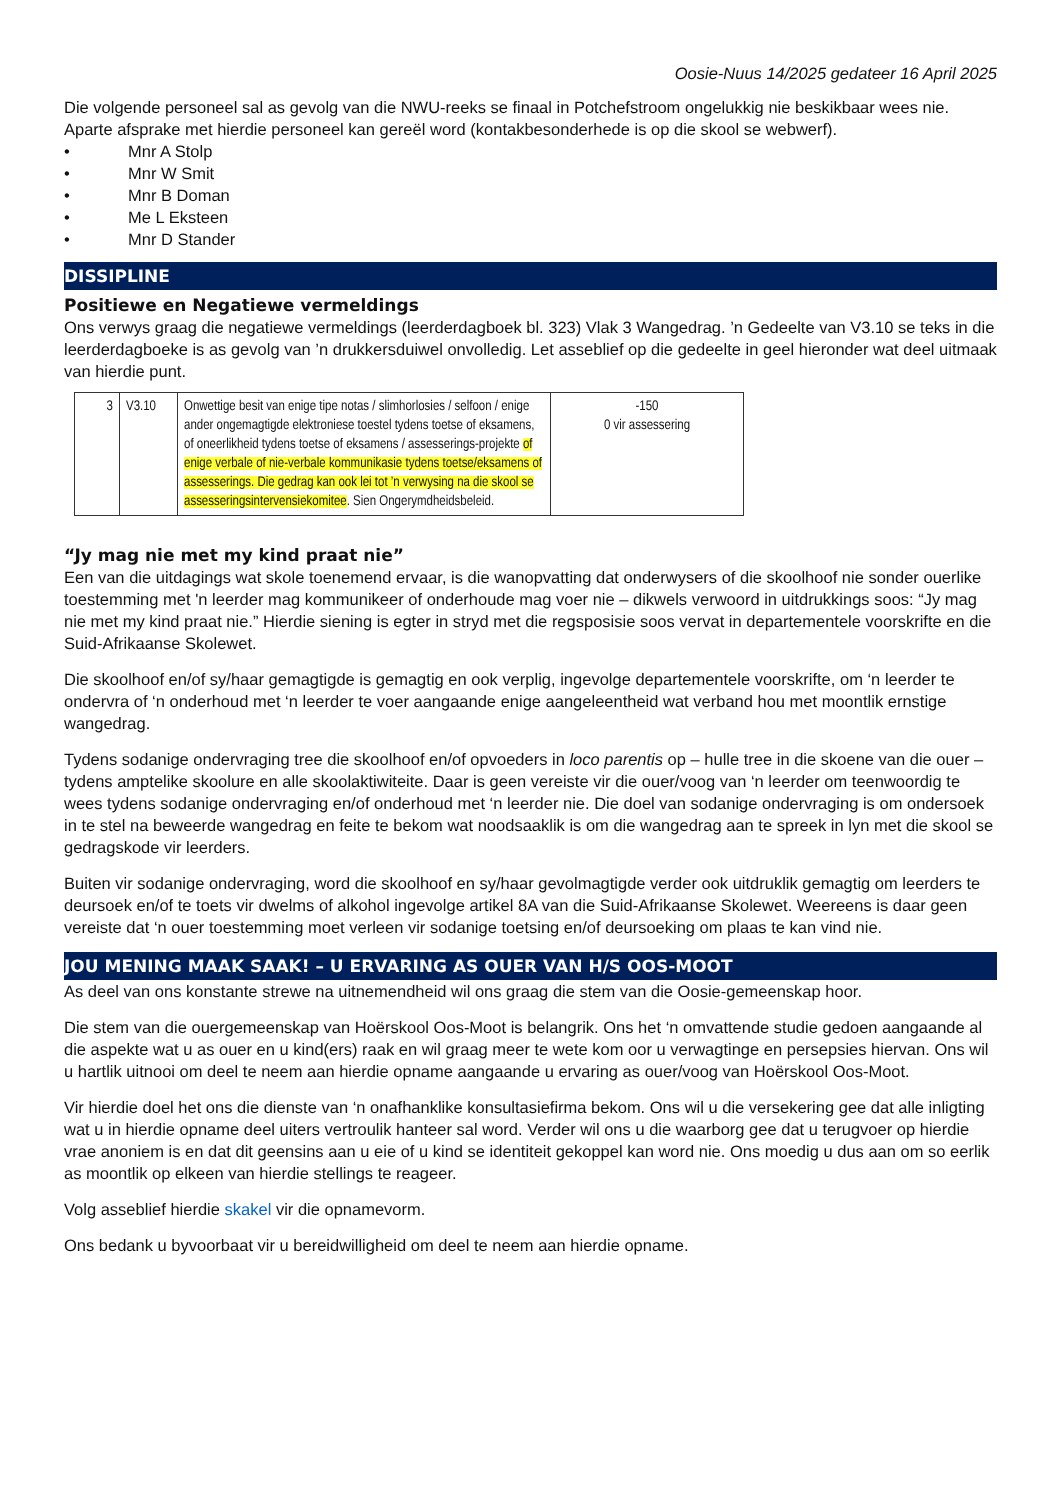Oosie-Nuus 14/2025 gedateer 16 April 2025
Die volgende personeel sal as gevolg van die NWU-reeks se finaal in Potchefstroom ongelukkig nie beskikbaar wees nie. Aparte afsprake met hierdie personeel kan gereël word (kontakbesonderhede is op die skool se webwerf).
• Mnr A Stolp
• Mnr W Smit
• Mnr B Doman
• Me L Eksteen
• Mnr D Stander
DISSIPLINE
Positiewe en Negatiewe vermeldings
Ons verwys graag die negatiewe vermeldings (leerderdagboek bl. 323) Vlak 3 Wangedrag. ’n Gedeelte van V3.10 se teks in die leerderdagboeke is as gevolg van ’n drukkersduiwel onvolledig. Let asseblief op die gedeelte in geel hieronder wat deel uitmaak van hierdie punt.
| 3 | V3.10 | Onwettige besit van enige tipe notas / slimhorlosies / selfoon / enige ander ongemagtigde elektroniese toestel tydens toetse of eksamens, of oneerlikheid tydens toetse of eksamens / assesserings-projekte of enige verbale of nie-verbale kommunikasie tydens toetse/eksamens of assesserings. Die gedrag kan ook lei tot ’n verwysing na die skool se assesseringsintervensiekomitee . Sien Ongerymdheidsbeleid. | -150 0 vir assessering |
“Jy mag nie met my kind praat nie”
Een van die uitdagings wat skole toenemend ervaar, is die wanopvatting dat onderwysers of die skoolhoof nie sonder ouerlike toestemming met 'n leerder mag kommunikeer of onderhoude mag voer nie – dikwels verwoord in uitdrukkings soos: “Jy mag nie met my kind praat nie.” Hierdie siening is egter in stryd met die regsposisie soos vervat in departementele voorskrifte en die Suid-Afrikaanse Skolewet.
Die skoolhoof en/of sy/haar gemagtigde is gemagtig en ook verplig, ingevolge departementele voorskrifte, om ‘n leerder te ondervra of ‘n onderhoud met ‘n leerder te voer aangaande enige aangeleentheid wat verband hou met moontlik ernstige wangedrag.
Tydens sodanige ondervraging tree die skoolhoof en/of opvoeders in loco parentis op – hulle tree in die skoene van die ouer – tydens amptelike skoolure en alle skoolaktiwiteite. Daar is geen vereiste vir die ouer/voog van ‘n leerder om teenwoordig te wees tydens sodanige ondervraging en/of onderhoud met ‘n leerder nie. Die doel van sodanige ondervraging is om ondersoek in te stel na beweerde wangedrag en feite te bekom wat noodsaaklik is om die wangedrag aan te spreek in lyn met die skool se gedragskode vir leerders.
Buiten vir sodanige ondervraging, word die skoolhoof en sy/haar gevolmagtigde verder ook uitdruklik gemagtig om leerders te deursoek en/of te toets vir dwelms of alkohol ingevolge artikel 8A van die Suid-Afrikaanse Skolewet. Weereens is daar geen vereiste dat ‘n ouer toestemming moet verleen vir sodanige toetsing en/of deursoeking om plaas te kan vind nie.
JOU MENING MAAK SAAK! – U ERVARING AS OUER VAN H/S OOS-MOOT
As deel van ons konstante strewe na uitnemendheid wil ons graag die stem van die Oosie-gemeenskap hoor.
Die stem van die ouergemeenskap van Hoërskool Oos-Moot is belangrik. Ons het ‘n omvattende studie gedoen aangaande al die aspekte wat u as ouer en u kind(ers) raak en wil graag meer te wete kom oor u verwagtinge en persepsies hiervan. Ons wil u hartlik uitnooi om deel te neem aan hierdie opname aangaande u ervaring as ouer/voog van Hoërskool Oos-Moot.
Vir hierdie doel het ons die dienste van ‘n onafhanklike konsultasiefirma bekom. Ons wil u die versekering gee dat alle inligting wat u in hierdie opname deel uiters vertroulik hanteer sal word. Verder wil ons u die waarborg gee dat u terugvoer op hierdie vrae anoniem is en dat dit geensins aan u eie of u kind se identiteit gekoppel kan word nie. Ons moedig u dus aan om so eerlik as moontlik op elkeen van hierdie stellings te reageer.
Volg asseblief hierdie skakel vir die opnamevorm.
Ons bedank u byvoorbaat vir u bereidwilligheid om deel te neem aan hierdie opname.